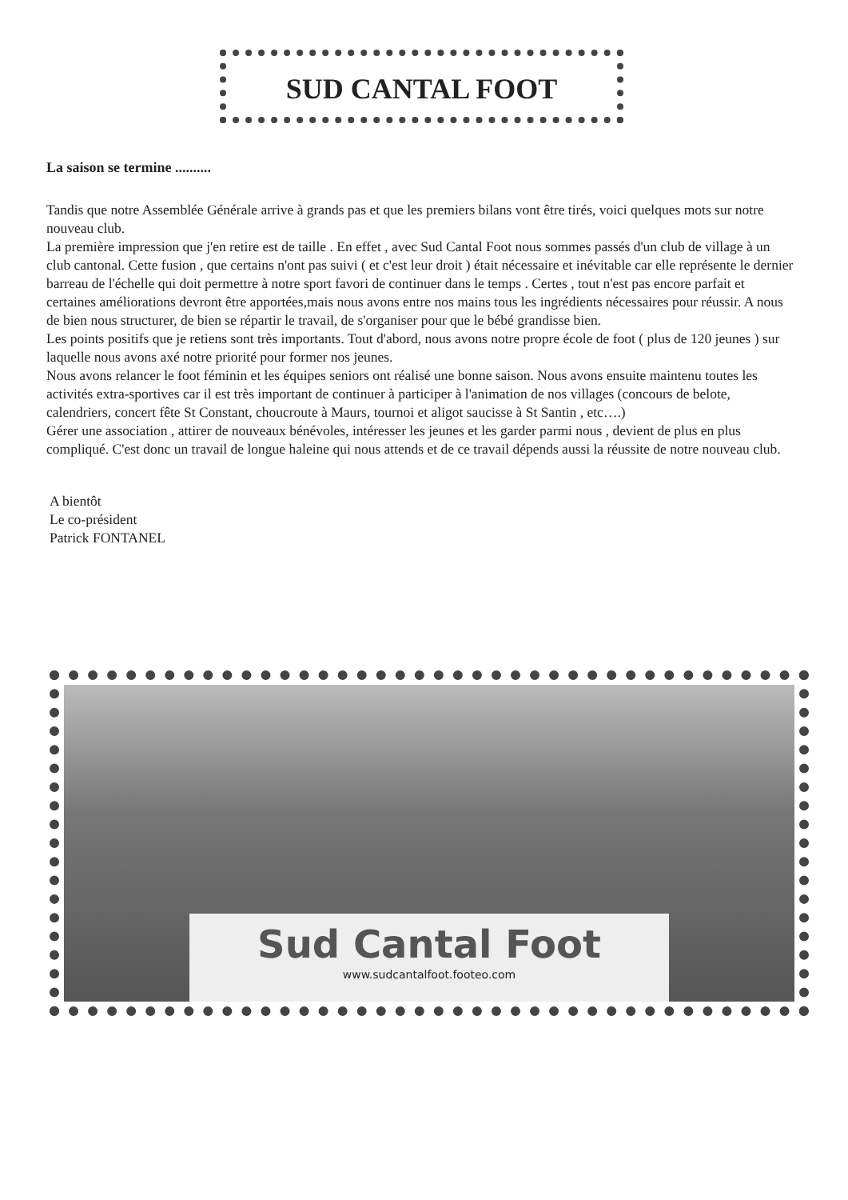SUD CANTAL FOOT
La saison se termine ..........
Tandis que notre Assemblée Générale arrive à grands pas et que les premiers bilans vont être tirés, voici quelques mots sur notre nouveau club.
La première impression que j'en retire est de taille . En effet , avec Sud Cantal Foot nous sommes passés d'un club de village à un club cantonal. Cette fusion , que certains n'ont pas suivi ( et c'est leur droit ) était nécessaire et inévitable car elle représente le dernier barreau de l'échelle qui doit permettre à notre sport favori de continuer dans le temps . Certes , tout n'est pas encore parfait et certaines améliorations devront être apportées,mais nous avons entre nos mains tous les ingrédients nécessaires pour réussir. A nous de bien nous structurer, de bien se répartir le travail, de s'organiser pour que le bébé grandisse bien.
Les points positifs que je retiens sont très importants. Tout d'abord, nous avons notre propre école de foot ( plus de 120 jeunes ) sur laquelle nous avons axé notre priorité pour former nos jeunes.
Nous avons relancer le foot féminin et les équipes seniors ont réalisé une bonne saison. Nous avons ensuite maintenu toutes les activités extra-sportives car il est très important de continuer à participer à l'animation de nos villages (concours de belote, calendriers, concert fête St Constant, choucroute à Maurs, tournoi et aligot saucisse à St Santin , etc….)
Gérer une association , attirer de nouveaux bénévoles, intéresser les jeunes et les garder parmi nous , devient de plus en plus compliqué. C'est donc un travail de longue haleine qui nous attends et de ce travail dépends aussi la réussite de notre nouveau club.
A bientôt
Le co-président
Patrick FONTANEL
Sud Cantal Foot
www.sudcantalfoot.footeo.com